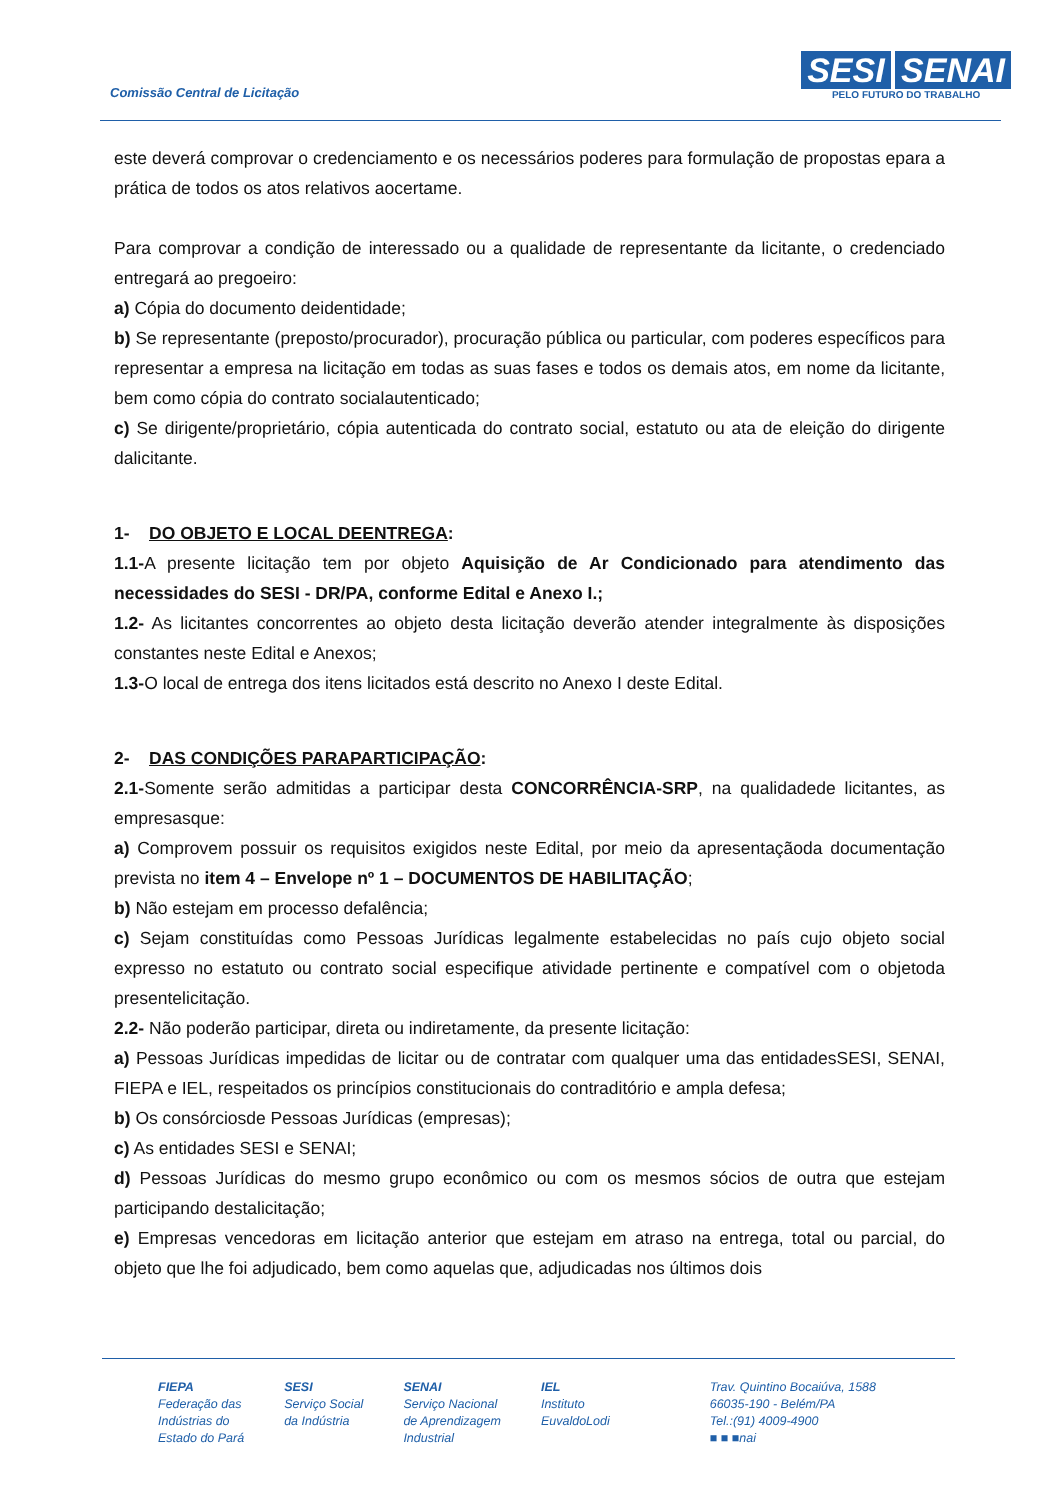Comissão Central de Licitação
SESI SENAI
PELO FUTURO DO TRABALHO
este deverá comprovar o credenciamento e os necessários poderes para formulação de propostas epara a prática de todos os atos relativos aocertame.
Para comprovar a condição de interessado ou a qualidade de representante da licitante, o credenciado entregará ao pregoeiro:
a) Cópia do documento deidentidade;
b) Se representante (preposto/procurador), procuração pública ou particular, com poderes específicos para representar a empresa na licitação em todas as suas fases e todos os demais atos, em nome da licitante, bem como cópia do contrato socialautenticado;
c) Se dirigente/proprietário, cópia autenticada do contrato social, estatuto ou ata de eleição do dirigente dalicitante.
1- DO OBJETO E LOCAL DEENTREGA:
1.1-A presente licitação tem por objeto Aquisição de Ar Condicionado para atendimento das necessidades do SESI - DR/PA, conforme Edital e Anexo I.;
1.2- As licitantes concorrentes ao objeto desta licitação deverão atender integralmente às disposições constantes neste Edital e Anexos;
1.3-O local de entrega dos itens licitados está descrito no Anexo I deste Edital.
2- DAS CONDIÇÕES PARAPARTICIPAÇÃO:
2.1-Somente serão admitidas a participar desta CONCORRÊNCIA-SRP, na qualidadede licitantes, as empresasque:
a) Comprovem possuir os requisitos exigidos neste Edital, por meio da apresentaçãoda documentação prevista no item 4 – Envelope nº 1 – DOCUMENTOS DE HABILITAÇÃO;
b) Não estejam em processo defalência;
c) Sejam constituídas como Pessoas Jurídicas legalmente estabelecidas no país cujo objeto social expresso no estatuto ou contrato social especifique atividade pertinente e compatível com o objetoda presentelicitação.
2.2- Não poderão participar, direta ou indiretamente, da presente licitação:
a) Pessoas Jurídicas impedidas de licitar ou de contratar com qualquer uma das entidadesSESI, SENAI, FIEPA e IEL, respeitados os princípios constitucionais do contraditório e ampla defesa;
b) Os consórciosde Pessoas Jurídicas (empresas);
c) As entidades SESI e SENAI;
d) Pessoas Jurídicas do mesmo grupo econômico ou com os mesmos sócios de outra que estejam participando destalicitação;
e) Empresas vencedoras em licitação anterior que estejam em atraso na entrega, total ou parcial, do objeto que lhe foi adjudicado, bem como aquelas que, adjudicadas nos últimos dois
FIEPA
Federação das
Indústrias do
Estado do Pará
SESI
Serviço Social
da Indústria
SENAI
Serviço Nacional
de Aprendizagem
Industrial
IEL
Instituto
EuvaldoLodi
Trav. Quintino Bocaiúva, 1588
66035-190 - Belém/PA
Tel.:(91) 4009-4900
■ ■ ■nai